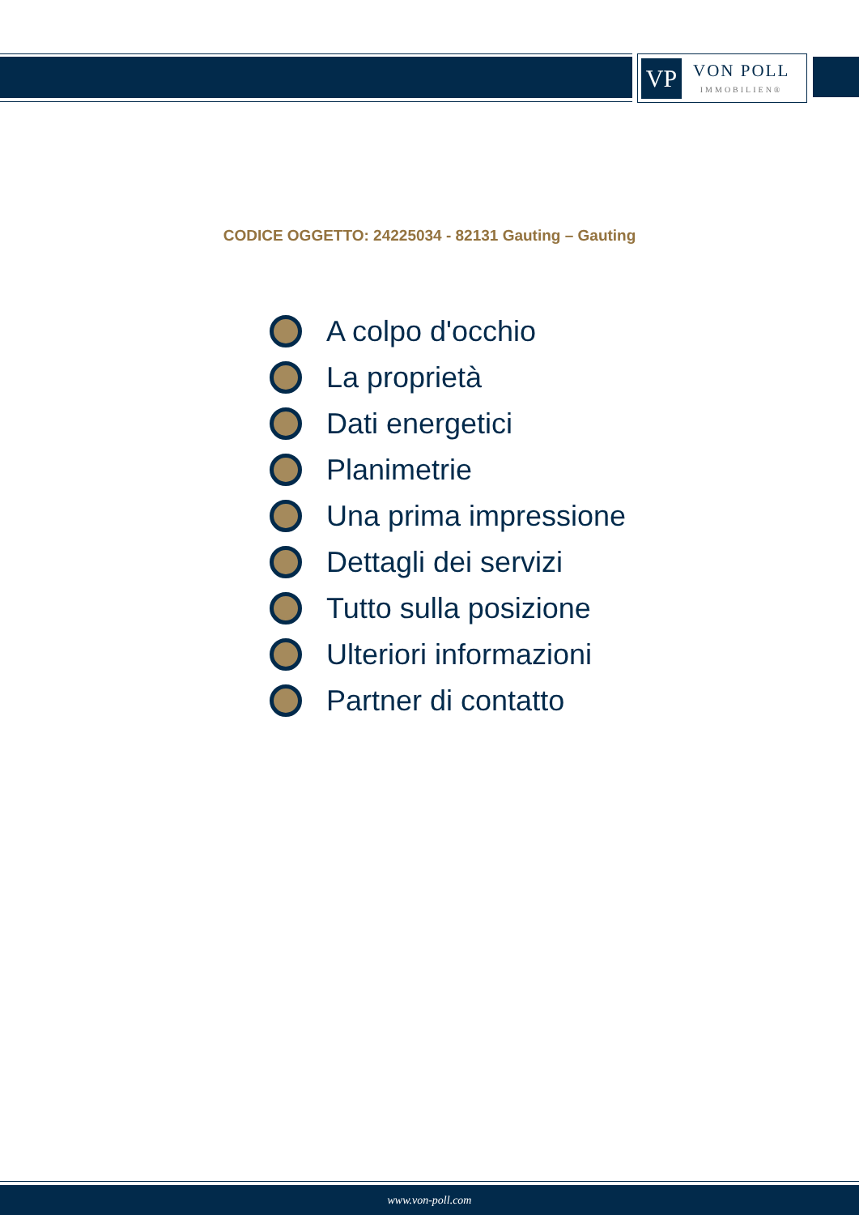VP
VON POLL
IMMOBILIEN®
CODICE OGGETTO: 24225034 - 82131 Gauting – Gauting
A colpo d'occhio
La proprietà
Dati energetici
Planimetrie
Una prima impressione
Dettagli dei servizi
Tutto sulla posizione
Ulteriori informazioni
Partner di contatto
www.von-poll.com